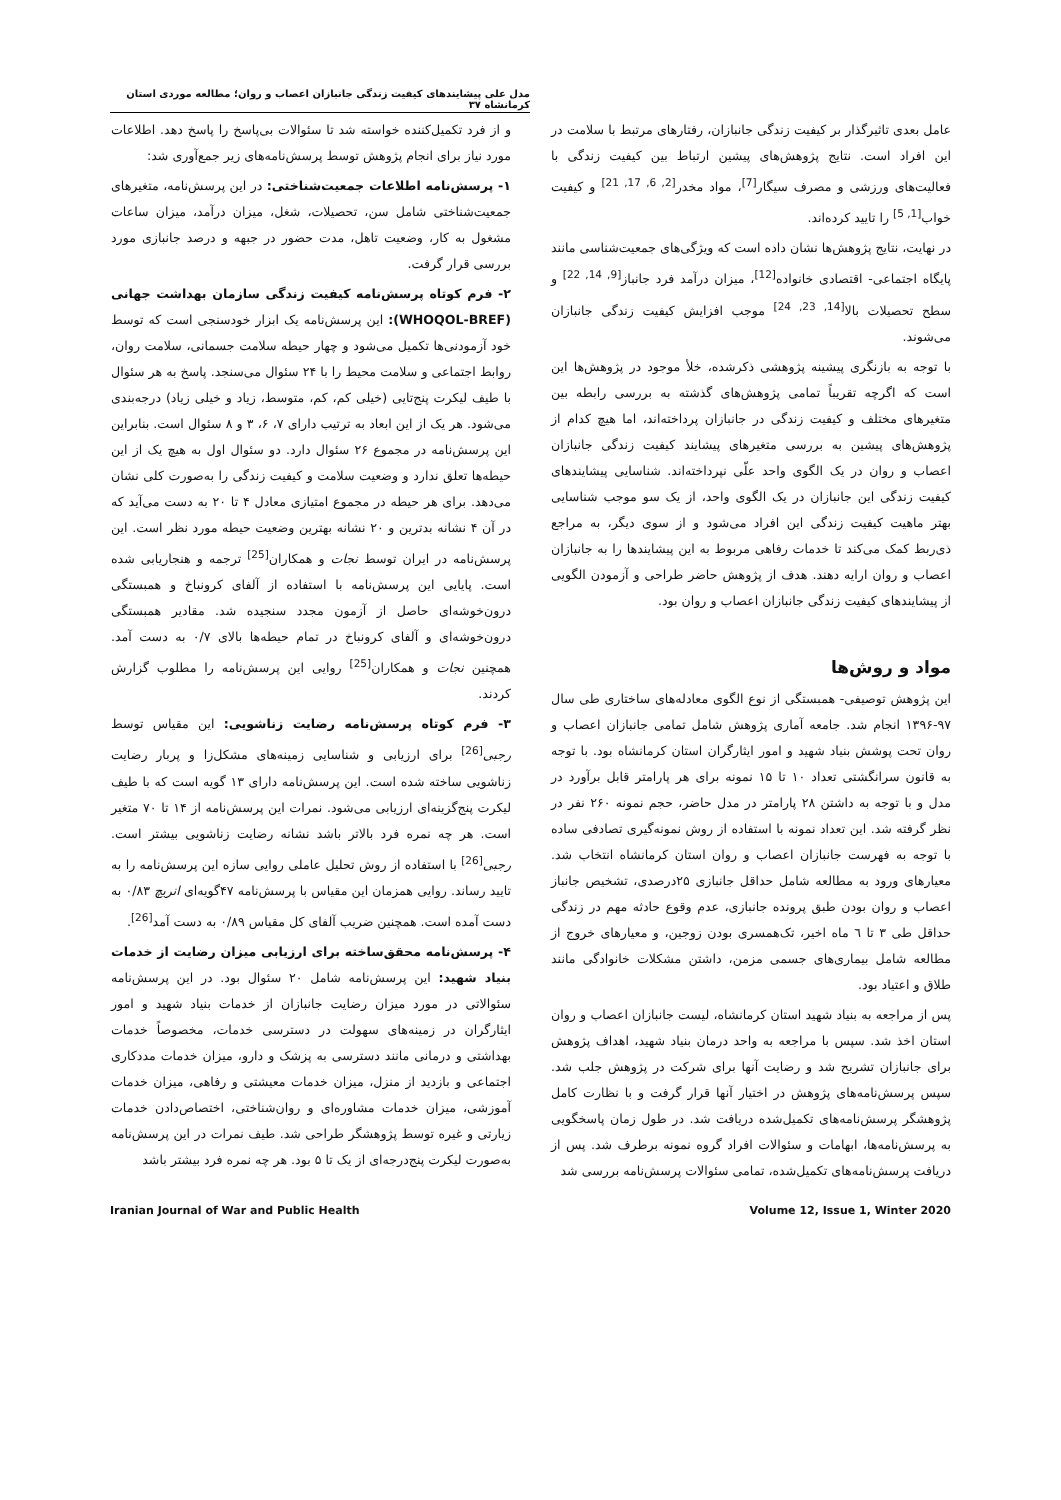مدل علی پیشایندهای کیفیت زندگی جانبازان اعصاب و روان؛ مطالعه موردی استان کرمانشاه ۳۷
عامل بعدی تاثیرگذار بر کیفیت زندگی جانبازان، رفتارهای مرتبط با سلامت در این افراد است. نتایج پژوهش‌های پیشین ارتباط بین کیفیت زندگی با فعالیت‌های ورزشی و مصرف سیگار<sup>[7]</sup>، مواد مخدر<sup>[2, 6, 17, 21]</sup> و کیفیت خواب<sup>[1, 5]</sup> را تایید کرده‌اند.
در نهایت، نتایج پژوهش‌ها نشان داده است که ویژگی‌های جمعیت‌شناسی مانند پایگاه اجتماعی- اقتصادی خانواده<sup>[12]</sup>، میزان درآمد فرد جانباز<sup>[9, 14, 22]</sup> و سطح تحصیلات بالا<sup>[14, 23, 24]</sup> موجب افزایش کیفیت زندگی جانبازان می‌شوند.
با توجه به بازنگری پیشینه پژوهشی ذکرشده، خلأ موجود در پژوهش‌ها این است که اگرچه تقریباً تمامی پژوهش‌های گذشته به بررسی رابطه بین متغیرهای مختلف و کیفیت زندگی در جانبازان پرداخته‌اند، اما هیچ کدام از پژوهش‌های پیشین به بررسی متغیرهای پیشایند کیفیت زندگی جانبازان اعصاب و روان در یک الگوی واحد علّی نپرداخته‌اند. شناسایی پیشایندهای کیفیت زندگی این جانبازان در یک الگوی واحد، از یک سو موجب شناسایی بهتر ماهیت کیفیت زندگی این افراد می‌شود و از سوی دیگر، به مراجع ذی‌ربط کمک می‌کند تا خدمات رفاهی مربوط به این پیشایندها را به جانبازان اعصاب و روان ارایه دهند. هدف از پژوهش حاضر طراحی و آزمودن الگویی از پیشایندهای کیفیت زندگی جانبازان اعصاب و روان بود.
مواد و روش‌ها
این پژوهش توصیفی- همبستگی از نوع الگوی معادله‌های ساختاری طی سال ۹۷-۱۳۹۶ انجام شد. جامعه آماری پژوهش شامل تمامی جانبازان اعصاب و روان تحت پوشش بنیاد شهید و امور ایثارگران استان کرمانشاه بود. با توجه به قانون سرانگشتی تعداد ۱۰ تا ۱۵ نمونه برای هر پارامتر قابل برآورد در مدل و با توجه به داشتن ۲۸ پارامتر در مدل حاضر، حجم نمونه ۲۶۰ نفر در نظر گرفته شد. این تعداد نمونه با استفاده از روش نمونه‌گیری تصادفی ساده با توجه به فهرست جانبازان اعصاب و روان استان کرمانشاه انتخاب شد. معیارهای ورود به مطالعه شامل حداقل جانبازی ۲۵درصدی، تشخیص جانباز اعصاب و روان بودن طبق پرونده جانبازی، عدم وقوع حادثه مهم در زندگی حداقل طی ۳ تا ٦ ماه اخیر، تک‌همسری بودن زوجین، و معیارهای خروج از مطالعه شامل بیماری‌های جسمی مزمن، داشتن مشکلات خانوادگی مانند طلاق و اعتیاد بود.
پس از مراجعه به بنیاد شهید استان کرمانشاه، لیست جانبازان اعصاب و روان استان اخذ شد. سپس با مراجعه به واحد درمان بنیاد شهید، اهداف پژوهش برای جانبازان تشریح شد و رضایت آنها برای شرکت در پژوهش جلب شد. سپس پرسش‌نامه‌های پژوهش در اختیار آنها قرار گرفت و با نظارت کامل پژوهشگر پرسش‌نامه‌های تکمیل‌شده دریافت شد. در طول زمان پاسخگویی به پرسش‌نامه‌ها، ابهامات و سئوالات افراد گروه نمونه برطرف شد. پس از دریافت پرسش‌نامه‌های تکمیل‌شده، تمامی سئوالات پرسش‌نامه بررسی شد
و از فرد تکمیل‌کننده خواسته شد تا سئوالات بی‌پاسخ را پاسخ دهد. اطلاعات مورد نیاز برای انجام پژوهش توسط پرسش‌نامه‌های زیر جمع‌آوری شد:
۱- پرسش‌نامه اطلاعات جمعیت‌شناختی: در این پرسش‌نامه، متغیرهای جمعیت‌شناختی شامل سن، تحصیلات، شغل، میزان درآمد، میزان ساعات مشغول به کار، وضعیت تاهل، مدت حضور در جبهه و درصد جانبازی مورد بررسی قرار گرفت.
۲- فرم کوتاه پرسش‌نامه کیفیت زندگی سازمان بهداشت جهانی (WHOQOL-BREF): این پرسش‌نامه یک ابزار خودسنجی است که توسط خود آزمودنی‌ها تکمیل می‌شود و چهار حیطه سلامت جسمانی، سلامت روان، روابط اجتماعی و سلامت محیط را با ۲۴ سئوال می‌سنجد. پاسخ به هر سئوال با طیف لیکرت پنج‌تایی (خیلی کم، کم، متوسط، زیاد و خیلی زیاد) درجه‌بندی می‌شود. هر یک از این ابعاد به ترتیب دارای ۷، ۶، ۳ و ۸ سئوال است. بنابراین این پرسش‌نامه در مجموع ۲۶ سئوال دارد. دو سئوال اول به هیچ یک از این حیطه‌ها تعلق ندارد و وضعیت سلامت و کیفیت زندگی را به‌صورت کلی نشان می‌دهد. برای هر حیطه در مجموع امتیازی معادل ۴ تا ۲۰ به دست می‌آید که در آن ۴ نشانه بدترین و ۲۰ نشانه بهترین وضعیت حیطه مورد نظر است. این پرسش‌نامه در ایران توسط نجات و همکاران<sup>[25]</sup> ترجمه و هنجاریابی شده است. پایایی این پرسش‌نامه با استفاده از آلفای کرونباخ و همبستگی درون‌خوشه‌ای حاصل از آزمون مجدد سنجیده شد. مقادیر همبستگی درون‌خوشه‌ای و آلفای کرونباخ در تمام حیطه‌ها بالای ۰/۷ به دست آمد. همچنین نجات و همکاران<sup>[25]</sup> روایی این پرسش‌نامه را مطلوب گزارش کردند.
۳- فرم کوتاه پرسش‌نامه رضایت زناشویی: این مقیاس توسط رجبی<sup>[26]</sup> برای ارزیابی و شناسایی زمینه‌های مشکل‌زا و پربار رضایت زناشویی ساخته شده است. این پرسش‌نامه دارای ۱۳ گویه است که با طیف لیکرت پنج‌گزینه‌ای ارزیابی می‌شود. نمرات این پرسش‌نامه از ۱۴ تا ۷۰ متغیر است. هر چه نمره فرد بالاتر باشد نشانه رضایت زناشویی بیشتر است. رجبی<sup>[26]</sup> با استفاده از روش تحلیل عاملی روایی سازه این پرسش‌نامه را به تایید رساند. روایی همزمان این مقیاس با پرسش‌نامه ۴۷گویه‌ای انریچ ۰/۸۳ به دست آمده است. همچنین ضریب آلفای کل مقیاس ۰/۸۹ به دست آمد<sup>[26]</sup>.
۴- پرسش‌نامه محقق‌ساخته برای ارزیابی میزان رضایت از خدمات بنیاد شهید: این پرسش‌نامه شامل ۲۰ سئوال بود. در این پرسش‌نامه سئوالاتی در مورد میزان رضایت جانبازان از خدمات بنیاد شهید و امور ایثارگران در زمینه‌های سهولت در دسترسی خدمات، مخصوصاً خدمات بهداشتی و درمانی مانند دسترسی به پزشک و دارو، میزان خدمات مددکاری اجتماعی و بازدید از منزل، میزان خدمات معیشتی و رفاهی، میزان خدمات آموزشی، میزان خدمات مشاوره‌ای و روان‌شناختی، اختصاص‌دادن خدمات زیارتی و غیره توسط پژوهشگر طراحی شد. طیف نمرات در این پرسش‌نامه به‌صورت لیکرت پنج‌درجه‌ای از یک تا ۵ بود. هر چه نمره فرد بیشتر باشد
Iranian Journal of War and Public Health Volume 12, Issue 1, Winter 2020